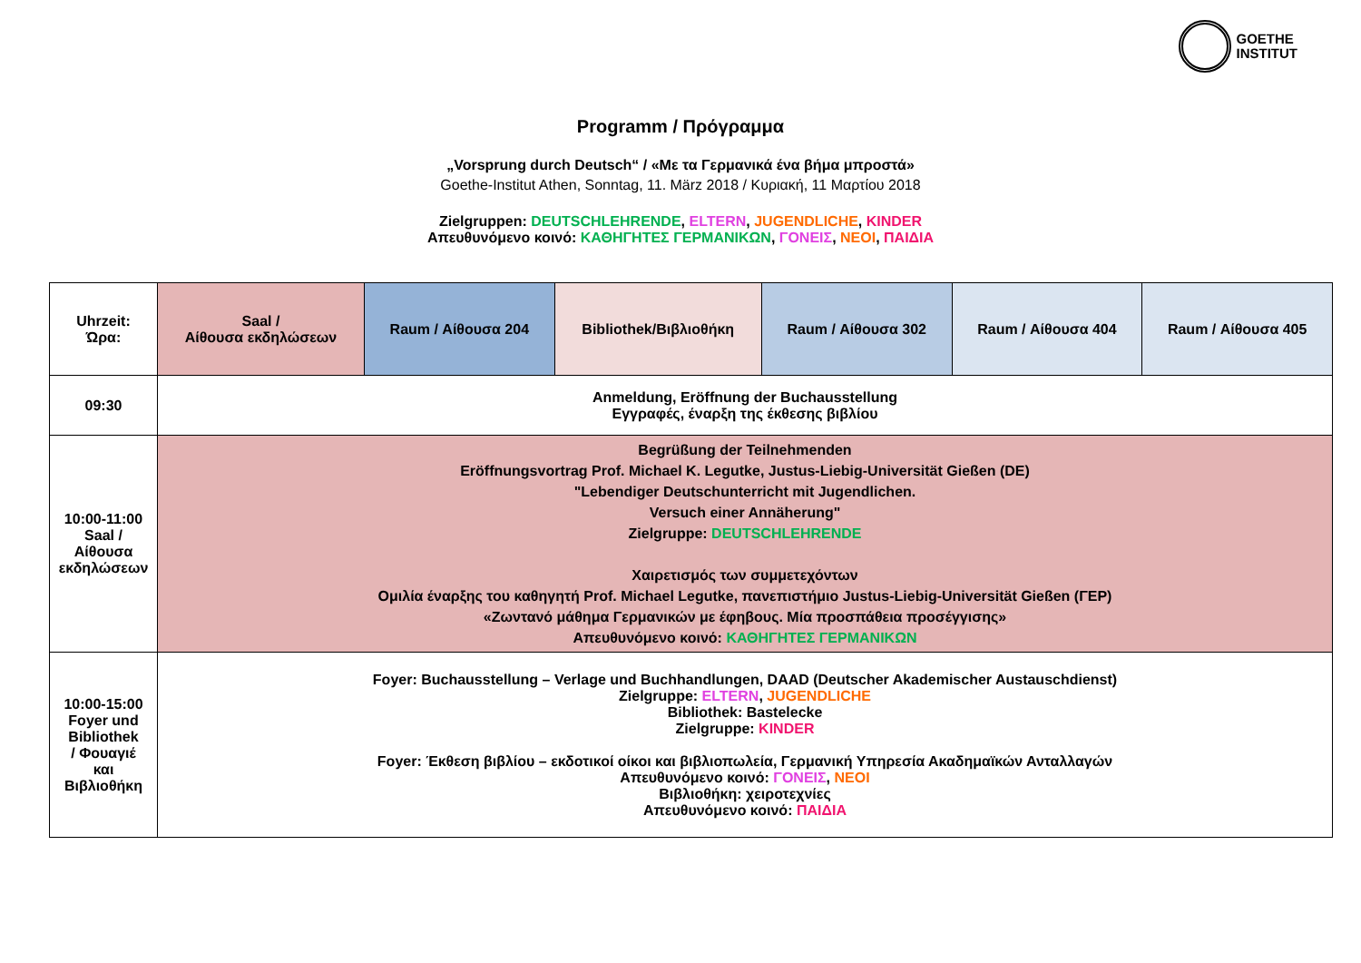GOETHE
INSTITUT
Programm / Πρόγραμμα
„Vorsprung durch Deutsch“ / «Με τα Γερμανικά ένα βήμα μπροστά»
Goethe-Institut Athen, Sonntag, 11. März 2018 / Κυριακή, 11 Μαρτίου 2018
Zielgruppen: DEUTSCHLEHRENDE, ELTERN, JUGENDLICHE, KINDER
Απευθυνόμενο κοινό: ΚΑΘΗΓΗΤΕΣ ΓΕΡΜΑΝΙΚΩΝ, ΓΟΝΕΙΣ, ΝΕΟΙ, ΠΑΙΔΙΑ
| Uhrzeit: Ώρα: | Saal / Αίθουσα εκδηλώσεων | Raum / Αίθουσα 204 | Bibliothek/Βιβλιοθήκη | Raum / Αίθουσα 302 | Raum / Αίθουσα 404 | Raum / Αίθουσα 405 |
| --- | --- | --- | --- | --- | --- | --- |
| 09:30 | Anmeldung, Eröffnung der Buchausstellung Εγγραφές, έναρξη της έκθεσης βιβλίου | | | | | |
| 10:00-11:00 Saal / Αίθουσα εκδηλώσεων | Begrüßung der Teilnehmenden Eröffnungsvortrag Prof. Michael K. Legutke, Justus-Liebig-Universität Gießen (DE) "Lebendiger Deutschunterricht mit Jugendlichen. Versuch einer Annäherung" Zielgruppe: DEUTSCHLEHRENDE Χαιρετισμός των συμμετεχόντων Ομιλία έναρξης του καθηγητή Prof. Michael Legutke, πανεπιστήμιο Justus-Liebig-Universität Gießen (ΓΕΡ) «Ζωντανό μάθημα Γερμανικών με έφηβους. Μία προσπάθεια προσέγγισης» Απευθυνόμενο κοινό: ΚΑΘΗΓΗΤΕΣ ΓΕΡΜΑΝΙΚΩΝ | | | | | |
| 10:00-15:00 Foyer und Bibliothek / Φουαγιέ και Βιβλιοθήκη | Foyer: Buchausstellung – Verlage und Buchhandlungen, DAAD (Deutscher Akademischer Austauschdienst) Zielgruppe: ELTERN , JUGENDLICHE Bibliothek: Bastelecke Zielgruppe: KINDER Foyer: Έκθεση βιβλίου – εκδοτικοί οίκοι και βιβλιοπωλεία, Γερμανική Υπηρεσία Ακαδημαϊκών Ανταλλαγών Απευθυνόμενο κοινό: ΓΟΝΕΙΣ , ΝΕΟΙ Βιβλιοθήκη: χειροτεχνίες Απευθυνόμενο κοινό: ΠΑΙΔΙΑ | | | | | |